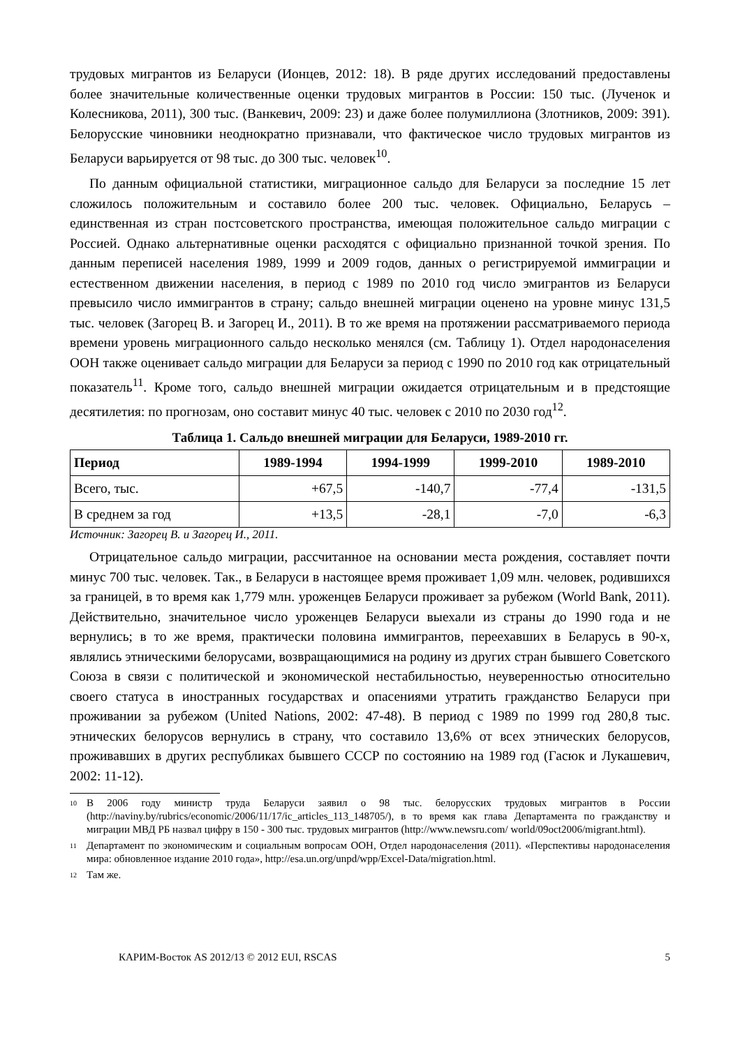трудовых мигрантов из Беларуси (Ионцев, 2012: 18). В ряде других исследований предоставлены более значительные количественные оценки трудовых мигрантов в России: 150 тыс. (Лученок и Колесникова, 2011), 300 тыс. (Ванкевич, 2009: 23) и даже более полумиллиона (Злотников, 2009: 391). Белорусские чиновники неоднократно признавали, что фактическое число трудовых мигрантов из Беларуси варьируется от 98 тыс. до 300 тыс. человек<sup>10</sup>.
По данным официальной статистики, миграционное сальдо для Беларуси за последние 15 лет сложилось положительным и составило более 200 тыс. человек. Официально, Беларусь – единственная из стран постсоветского пространства, имеющая положительное сальдо миграции с Россией. Однако альтернативные оценки расходятся с официально признанной точкой зрения. По данным переписей населения 1989, 1999 и 2009 годов, данных о регистрируемой иммиграции и естественном движении населения, в период с 1989 по 2010 год число эмигрантов из Беларуси превысило число иммигрантов в страну; сальдо внешней миграции оценено на уровне минус 131,5 тыс. человек (Загорец В. и Загорец И., 2011). В то же время на протяжении рассматриваемого периода времени уровень миграционного сальдо несколько менялся (см. Таблицу 1). Отдел народонаселения ООН также оценивает сальдо миграции для Беларуси за период с 1990 по 2010 год как отрицательный показатель<sup>11</sup>. Кроме того, сальдо внешней миграции ожидается отрицательным и в предстоящие десятилетия: по прогнозам, оно составит минус 40 тыс. человек с 2010 по 2030 год<sup>12</sup>.
Таблица 1. Сальдо внешней миграции для Беларуси, 1989-2010 гг.
| Период | 1989-1994 | 1994-1999 | 1999-2010 | 1989-2010 |
| --- | --- | --- | --- | --- |
| Всего, тыс. | +67,5 | -140,7 | -77,4 | -131,5 |
| В среднем за год | +13,5 | -28,1 | -7,0 | -6,3 |
Источник: Загорец В. и Загорец И., 2011.
Отрицательное сальдо миграции, рассчитанное на основании места рождения, составляет почти минус 700 тыс. человек. Так., в Беларуси в настоящее время проживает 1,09 млн. человек, родившихся за границей, в то время как 1,779 млн. уроженцев Беларуси проживает за рубежом (World Bank, 2011). Действительно, значительное число уроженцев Беларуси выехали из страны до 1990 года и не вернулись; в то же время, практически половина иммигрантов, переехавших в Беларусь в 90-х, являлись этническими белорусами, возвращающимися на родину из других стран бывшего Советского Союза в связи с политической и экономической нестабильностью, неуверенностью относительно своего статуса в иностранных государствах и опасениями утратить гражданство Беларуси при проживании за рубежом (United Nations, 2002: 47-48). В период с 1989 по 1999 год 280,8 тыс. этнических белорусов вернулись в страну, что составило 13,6% от всех этнических белорусов, проживавших в других республиках бывшего СССР по состоянию на 1989 год (Гасюк и Лукашевич, 2002: 11-12).
<sup>10</sup> В 2006 году министр труда Беларуси заявил о 98 тыс. белорусских трудовых мигрантов в России (http://naviny.by/rubrics/economic/2006/11/17/ic_articles_113_148705/), в то время как глава Департамента по гражданству и миграции МВД РБ назвал цифру в 150 - 300 тыс. трудовых мигрантов (http://www.newsru.com/ world/09oct2006/migrant.html).
<sup>11</sup> Департамент по экономическим и социальным вопросам ООН, Отдел народонаселения (2011). «Перспективы народонаселения мира: обновленное издание 2010 года», http://esa.un.org/unpd/wpp/Excel-Data/migration.html.
<sup>12</sup> Там же.
КАРИМ-Восток AS 2012/13 © 2012 EUI, RSCAS 5